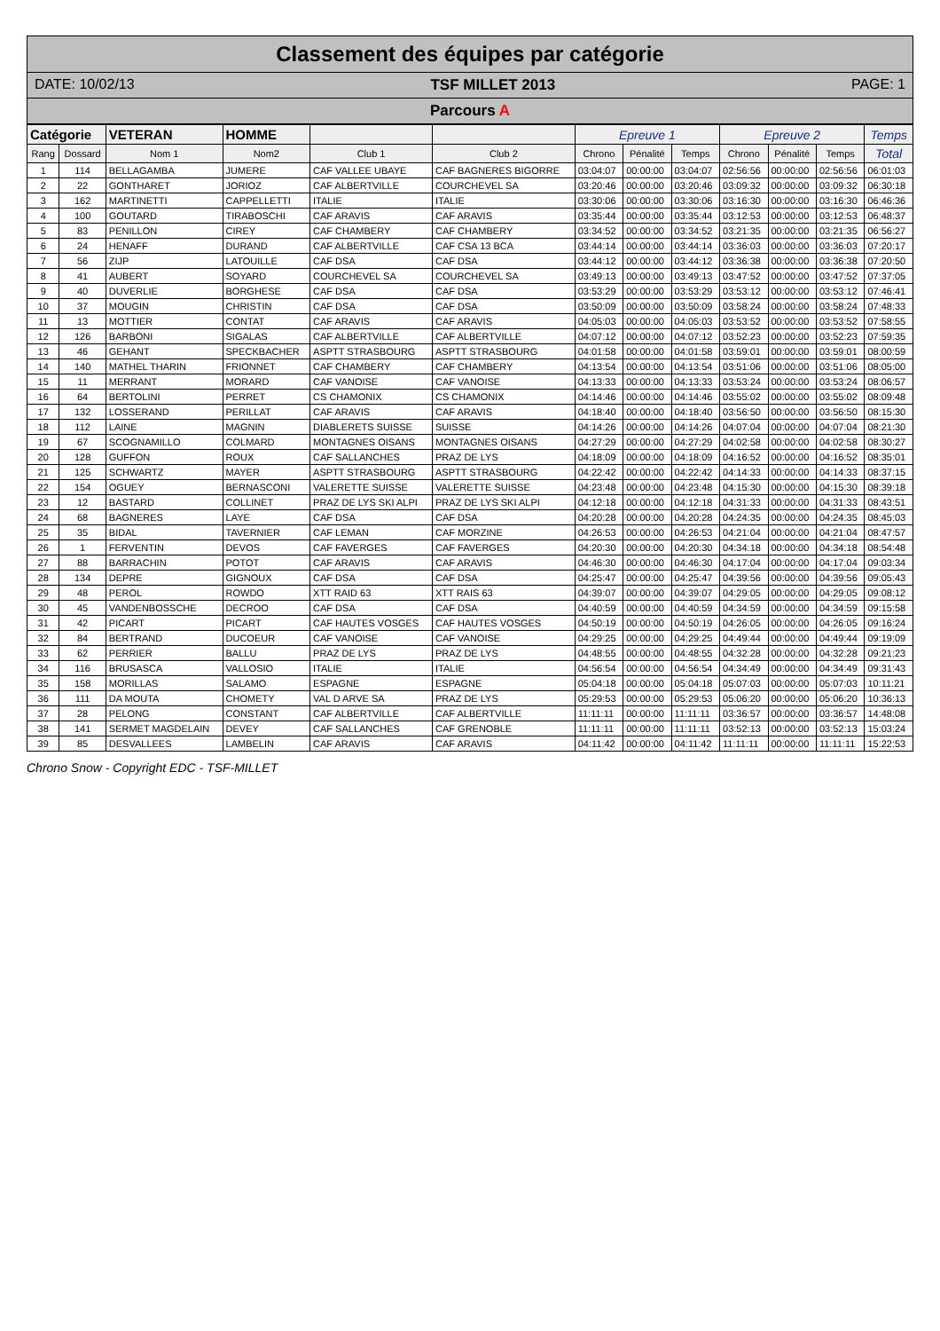Classement des équipes par catégorie
DATE: 10/02/13 TSF MILLET 2013 PAGE: 1
Parcours A
| Catégorie | | VETERAN | HOMME | | | Epreuve 1 | | | Epreuve 2 | | | Temps |
| --- | --- | --- | --- | --- | --- | --- | --- | --- | --- | --- | --- | --- |
| Rang | Dossard | Nom 1 | Nom2 | Club 1 | Club 2 | Chrono | Pénalité | Temps | Chrono | Pénalité | Temps | Total |
| 1 | 114 | BELLAGAMBA | JUMERE | CAF VALLEE UBAYE | CAF BAGNERES BIGORRE | 03:04:07 | 00:00:00 | 03:04:07 | 02:56:56 | 00:00:00 | 02:56:56 | 06:01:03 |
| 2 | 22 | GONTHARET | JORIOZ | CAF ALBERTVILLE | COURCHEVEL SA | 03:20:46 | 00:00:00 | 03:20:46 | 03:09:32 | 00:00:00 | 03:09:32 | 06:30:18 |
| 3 | 162 | MARTINETTI | CAPPELLETTI | ITALIE | ITALIE | 03:30:06 | 00:00:00 | 03:30:06 | 03:16:30 | 00:00:00 | 03:16:30 | 06:46:36 |
| 4 | 100 | GOUTARD | TIRABOSCHI | CAF ARAVIS | CAF ARAVIS | 03:35:44 | 00:00:00 | 03:35:44 | 03:12:53 | 00:00:00 | 03:12:53 | 06:48:37 |
| 5 | 83 | PENILLON | CIREY | CAF CHAMBERY | CAF CHAMBERY | 03:34:52 | 00:00:00 | 03:34:52 | 03:21:35 | 00:00:00 | 03:21:35 | 06:56:27 |
| 6 | 24 | HENAFF | DURAND | CAF ALBERTVILLE | CAF CSA 13 BCA | 03:44:14 | 00:00:00 | 03:44:14 | 03:36:03 | 00:00:00 | 03:36:03 | 07:20:17 |
| 7 | 56 | ZIJP | LATOUILLE | CAF DSA | CAF DSA | 03:44:12 | 00:00:00 | 03:44:12 | 03:36:38 | 00:00:00 | 03:36:38 | 07:20:50 |
| 8 | 41 | AUBERT | SOYARD | COURCHEVEL SA | COURCHEVEL SA | 03:49:13 | 00:00:00 | 03:49:13 | 03:47:52 | 00:00:00 | 03:47:52 | 07:37:05 |
| 9 | 40 | DUVERLIE | BORGHESE | CAF DSA | CAF DSA | 03:53:29 | 00:00:00 | 03:53:29 | 03:53:12 | 00:00:00 | 03:53:12 | 07:46:41 |
| 10 | 37 | MOUGIN | CHRISTIN | CAF DSA | CAF DSA | 03:50:09 | 00:00:00 | 03:50:09 | 03:58:24 | 00:00:00 | 03:58:24 | 07:48:33 |
| 11 | 13 | MOTTIER | CONTAT | CAF ARAVIS | CAF ARAVIS | 04:05:03 | 00:00:00 | 04:05:03 | 03:53:52 | 00:00:00 | 03:53:52 | 07:58:55 |
| 12 | 126 | BARBONI | SIGALAS | CAF ALBERTVILLE | CAF ALBERTVILLE | 04:07:12 | 00:00:00 | 04:07:12 | 03:52:23 | 00:00:00 | 03:52:23 | 07:59:35 |
| 13 | 46 | GEHANT | SPECKBACHER | ASPTT STRASBOURG | ASPTT STRASBOURG | 04:01:58 | 00:00:00 | 04:01:58 | 03:59:01 | 00:00:00 | 03:59:01 | 08:00:59 |
| 14 | 140 | MATHEL THARIN | FRIONNET | CAF CHAMBERY | CAF CHAMBERY | 04:13:54 | 00:00:00 | 04:13:54 | 03:51:06 | 00:00:00 | 03:51:06 | 08:05:00 |
| 15 | 11 | MERRANT | MORARD | CAF VANOISE | CAF VANOISE | 04:13:33 | 00:00:00 | 04:13:33 | 03:53:24 | 00:00:00 | 03:53:24 | 08:06:57 |
| 16 | 64 | BERTOLINI | PERRET | CS CHAMONIX | CS CHAMONIX | 04:14:46 | 00:00:00 | 04:14:46 | 03:55:02 | 00:00:00 | 03:55:02 | 08:09:48 |
| 17 | 132 | LOSSERAND | PERILLAT | CAF ARAVIS | CAF ARAVIS | 04:18:40 | 00:00:00 | 04:18:40 | 03:56:50 | 00:00:00 | 03:56:50 | 08:15:30 |
| 18 | 112 | LAINE | MAGNIN | DIABLERETS SUISSE | SUISSE | 04:14:26 | 00:00:00 | 04:14:26 | 04:07:04 | 00:00:00 | 04:07:04 | 08:21:30 |
| 19 | 67 | SCOGNAMILLO | COLMARD | MONTAGNES OISANS | MONTAGNES OISANS | 04:27:29 | 00:00:00 | 04:27:29 | 04:02:58 | 00:00:00 | 04:02:58 | 08:30:27 |
| 20 | 128 | GUFFON | ROUX | CAF SALLANCHES | PRAZ DE LYS | 04:18:09 | 00:00:00 | 04:18:09 | 04:16:52 | 00:00:00 | 04:16:52 | 08:35:01 |
| 21 | 125 | SCHWARTZ | MAYER | ASPTT STRASBOURG | ASPTT STRASBOURG | 04:22:42 | 00:00:00 | 04:22:42 | 04:14:33 | 00:00:00 | 04:14:33 | 08:37:15 |
| 22 | 154 | OGUEY | BERNASCONI | VALERETTE SUISSE | VALERETTE SUISSE | 04:23:48 | 00:00:00 | 04:23:48 | 04:15:30 | 00:00:00 | 04:15:30 | 08:39:18 |
| 23 | 12 | BASTARD | COLLINET | PRAZ DE LYS SKI ALPI | PRAZ DE LYS SKI ALPI | 04:12:18 | 00:00:00 | 04:12:18 | 04:31:33 | 00:00:00 | 04:31:33 | 08:43:51 |
| 24 | 68 | BAGNERES | LAYE | CAF DSA | CAF DSA | 04:20:28 | 00:00:00 | 04:20:28 | 04:24:35 | 00:00:00 | 04:24:35 | 08:45:03 |
| 25 | 35 | BIDAL | TAVERNIER | CAF LEMAN | CAF MORZINE | 04:26:53 | 00:00:00 | 04:26:53 | 04:21:04 | 00:00:00 | 04:21:04 | 08:47:57 |
| 26 | 1 | FERVENTIN | DEVOS | CAF FAVERGES | CAF FAVERGES | 04:20:30 | 00:00:00 | 04:20:30 | 04:34:18 | 00:00:00 | 04:34:18 | 08:54:48 |
| 27 | 88 | BARRACHIN | POTOT | CAF ARAVIS | CAF ARAVIS | 04:46:30 | 00:00:00 | 04:46:30 | 04:17:04 | 00:00:00 | 04:17:04 | 09:03:34 |
| 28 | 134 | DEPRE | GIGNOUX | CAF DSA | CAF DSA | 04:25:47 | 00:00:00 | 04:25:47 | 04:39:56 | 00:00:00 | 04:39:56 | 09:05:43 |
| 29 | 48 | PEROL | ROWDO | XTT RAID 63 | XTT RAIS 63 | 04:39:07 | 00:00:00 | 04:39:07 | 04:29:05 | 00:00:00 | 04:29:05 | 09:08:12 |
| 30 | 45 | VANDENBOSSCHE | DECROO | CAF DSA | CAF DSA | 04:40:59 | 00:00:00 | 04:40:59 | 04:34:59 | 00:00:00 | 04:34:59 | 09:15:58 |
| 31 | 42 | PICART | PICART | CAF HAUTES VOSGES | CAF HAUTES VOSGES | 04:50:19 | 00:00:00 | 04:50:19 | 04:26:05 | 00:00:00 | 04:26:05 | 09:16:24 |
| 32 | 84 | BERTRAND | DUCOEUR | CAF VANOISE | CAF VANOISE | 04:29:25 | 00:00:00 | 04:29:25 | 04:49:44 | 00:00:00 | 04:49:44 | 09:19:09 |
| 33 | 62 | PERRIER | BALLU | PRAZ DE LYS | PRAZ DE LYS | 04:48:55 | 00:00:00 | 04:48:55 | 04:32:28 | 00:00:00 | 04:32:28 | 09:21:23 |
| 34 | 116 | BRUSASCA | VALLOSIO | ITALIE | ITALIE | 04:56:54 | 00:00:00 | 04:56:54 | 04:34:49 | 00:00:00 | 04:34:49 | 09:31:43 |
| 35 | 158 | MORILLAS | SALAMO | ESPAGNE | ESPAGNE | 05:04:18 | 00:00:00 | 05:04:18 | 05:07:03 | 00:00:00 | 05:07:03 | 10:11:21 |
| 36 | 111 | DA MOUTA | CHOMETY | VAL D ARVE SA | PRAZ DE LYS | 05:29:53 | 00:00:00 | 05:29:53 | 05:06:20 | 00:00:00 | 05:06:20 | 10:36:13 |
| 37 | 28 | PELONG | CONSTANT | CAF ALBERTVILLE | CAF ALBERTVILLE | 11:11:11 | 00:00:00 | 11:11:11 | 03:36:57 | 00:00:00 | 03:36:57 | 14:48:08 |
| 38 | 141 | SERMET MAGDELAIN | DEVEY | CAF SALLANCHES | CAF GRENOBLE | 11:11:11 | 00:00:00 | 11:11:11 | 03:52:13 | 00:00:00 | 03:52:13 | 15:03:24 |
| 39 | 85 | DESVALLEES | LAMBELIN | CAF ARAVIS | CAF ARAVIS | 04:11:42 | 00:00:00 | 04:11:42 | 11:11:11 | 00:00:00 | 11:11:11 | 15:22:53 |
Chrono Snow - Copyright EDC - TSF-MILLET